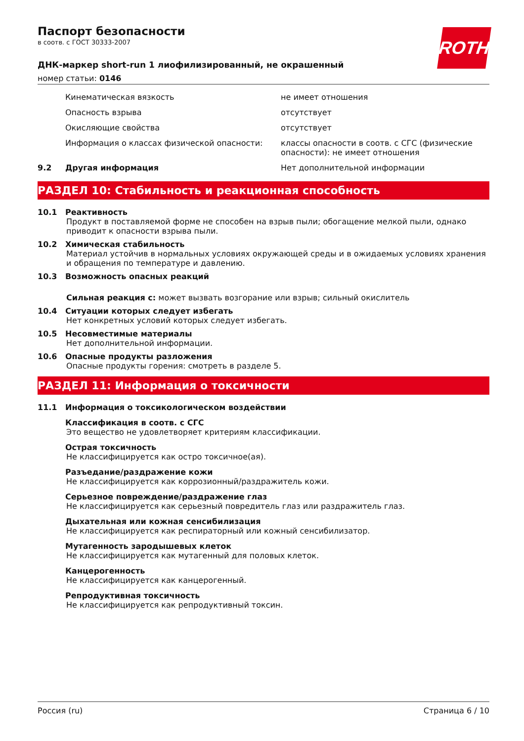ROTH
Паспорт безопасности
в соотв. с ГОСТ 30333-2007
ДНК-маркер short-run 1 лиофилизированный, не окрашенный
номер статьи: 0146
| | Кинематическая вязкость | не имеет отношения |
| | Опасность взрыва | отсутствует |
| | Окисляющие свойства | отсутствует |
| | Информация о классах физической опасности: | классы опасности в соотв. с СГС (физические опасности): не имеет отношения |
| 9.2 | Другая информация | Нет дополнительной информации |
РАЗДЕЛ 10: Стабильность и реакционная способность
10.1 Реактивность
Продукт в поставляемой форме не способен на взрыв пыли; обогащение мелкой пыли, однако приводит к опасности взрыва пыли.
10.2 Химическая стабильность
Материал устойчив в нормальных условиях окружающей среды и в ожидаемых условиях хранения и обращения по температуре и давлению.
10.3 Возможность опасных реакций
Сильная реакция с: может вызвать возгорание или взрыв; сильный окислитель
10.4 Ситуации которых следует избегать
Нет конкретных условий которых следует избегать.
10.5 Несовместимые материалы
Нет дополнительной информации.
10.6 Опасные продукты разложения
Опасные продукты горения: смотреть в разделе 5.
РАЗДЕЛ 11: Информация о токсичности
11.1 Информация о токсикологическом воздействии
Классификация в соотв. с СГС
Это вещество не удовлетворяет критериям классификации.
Острая токсичность
Не классифицируется как остро токсичное(ая).
Разъедание/раздражение кожи
Не классифицируется как коррозионный/раздражитель кожи.
Серьезное повреждение/раздражение глаз
Не классифицируется как серьезный повредитель глаз или раздражитель глаз.
Дыхательная или кожная сенсибилизация
Не классифицируется как респираторный или кожный сенсибилизатор.
Мутагенность зародышевых клеток
Не классифицируется как мутагенный для половых клеток.
Канцерогенность
Не классифицируется как канцерогенный.
Репродуктивная токсичность
Не классифицируется как репродуктивный токсин.
Россия (ru) Страница 6 / 10